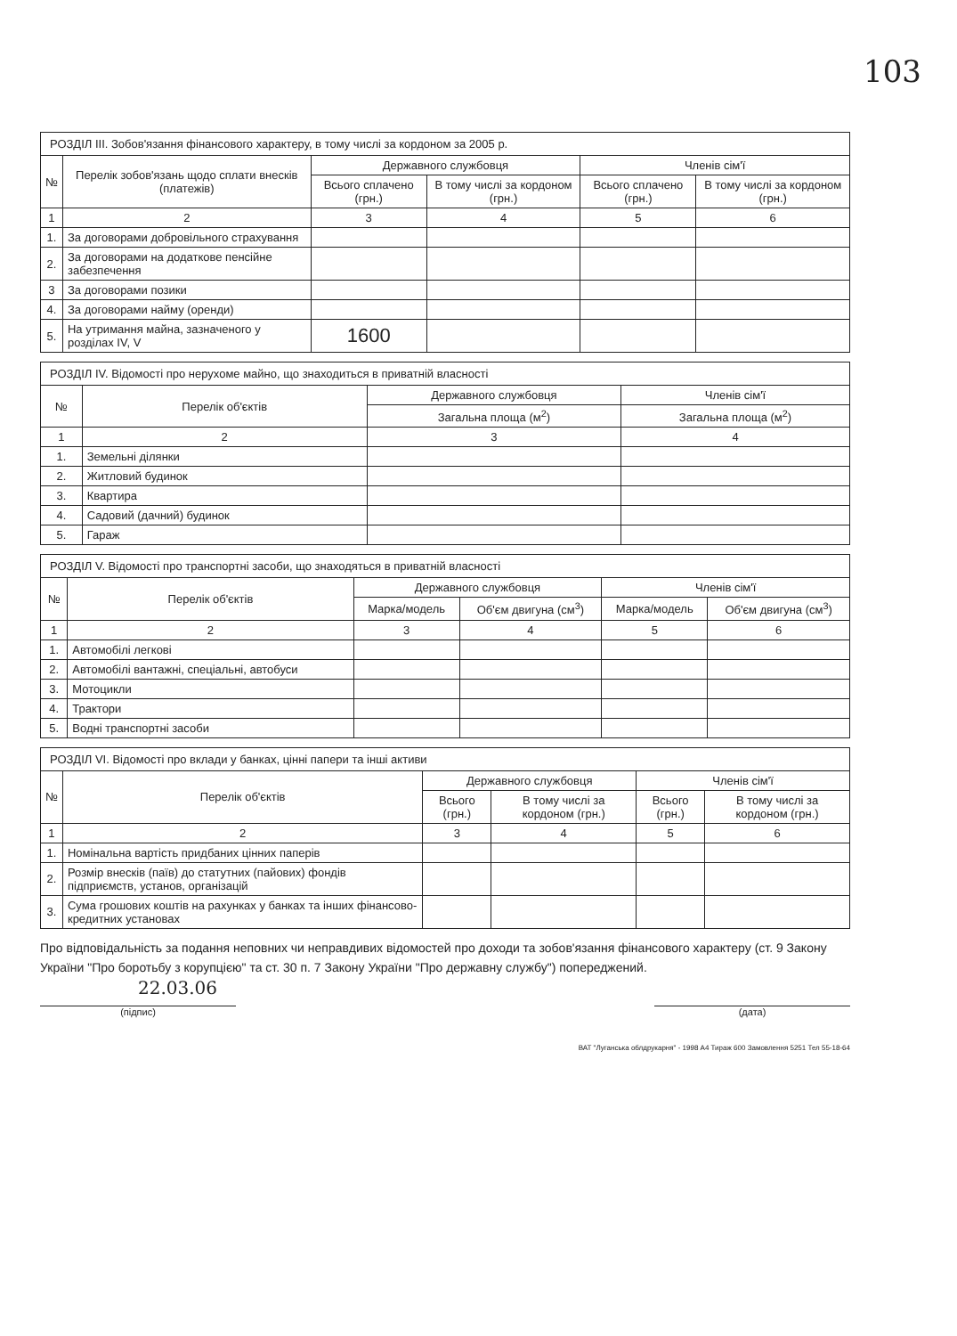103
| РОЗДІЛ III. Зобов'язання фінансового характеру, в тому числі за кордоном за 2005 р. | | | | | |
| --- | --- | --- | --- | --- | --- |
| № | Перелік зобов'язань щодо сплати внесків (платежів) | Державного службовця | | Членів сім'ї | |
| | | Всього сплачено (грн.) | В тому числі за кордоном (грн.) | Всього сплачено (грн.) | В тому числі за кордоном (грн.) |
| 1 | 2 | 3 | 4 | 5 | 6 |
| 1. | За договорами добровільного страхування | | | | |
| 2. | За договорами на додаткове пенсійне забезпечення | | | | |
| 3 | За договорами позики | | | | |
| 4. | За договорами найму (оренди) | | | | |
| 5. | На утримання майна, зазначеного у розділах IV, V | 1600 | | | |
| РОЗДІЛ IV. Відомості про нерухоме майно, що знаходиться в приватній власності | | | |
| --- | --- | --- | --- |
| № | Перелік об'єктів | Державного службовця | Членів сім'ї |
| | | Загальна площа (м<sup>2</sup>) | Загальна площа (м<sup>2</sup>) |
| 1 | 2 | 3 | 4 |
| 1. | Земельні ділянки | | |
| 2. | Житловий будинок | | |
| 3. | Квартира | | |
| 4. | Садовий (дачний) будинок | | |
| 5. | Гараж | | |
| РОЗДІЛ V. Відомості про транспортні засоби, що знаходяться в приватній власності | | | | | |
| --- | --- | --- | --- | --- | --- |
| № | Перелік об'єктів | Державного службовця | | Членів сім'ї | |
| | | Марка/модель | Об'єм двигуна (см<sup>3</sup>) | Марка/модель | Об'єм двигуна (см<sup>3</sup>) |
| 1 | 2 | 3 | 4 | 5 | 6 |
| 1. | Автомобілі легкові | | | | |
| 2. | Автомобілі вантажні, спеціальні, автобуси | | | | |
| 3. | Мотоцикли | | | | |
| 4. | Трактори | | | | |
| 5. | Водні транспортні засоби | | | | |
| РОЗДІЛ VI. Відомості про вклади у банках, цінні папери та інші активи | | | | | |
| --- | --- | --- | --- | --- | --- |
| № | Перелік об'єктів | Державного службовця | | Членів сім'ї | |
| | | Всього (грн.) | В тому числі за кордоном (грн.) | Всього (грн.) | В тому числі за кордоном (грн.) |
| 1 | 2 | 3 | 4 | 5 | 6 |
| 1. | Номінальна вартість придбаних цінних паперів | | | | |
| 2. | Розмір внесків (паїв) до статутних (пайових) фондів підприємств, установ, організацій | | | | |
| 3. | Сума грошових коштів на рахунках у банках та інших фінансово-кредитних установах | | | | |
Про відповідальність за подання неповних чи неправдивих відомостей про доходи та зобов'язання фінансового характеру (ст. 9 Закону України "Про боротьбу з корупцією" та ст. 30 п. 7 Закону України "Про державну службу") попереджений.
22.03.06
(підпис) (дата)
ВАТ "Луганська облдрукарня" - 1998 А4 Тираж 600 Замовлення 5251 Тел 55-18-64